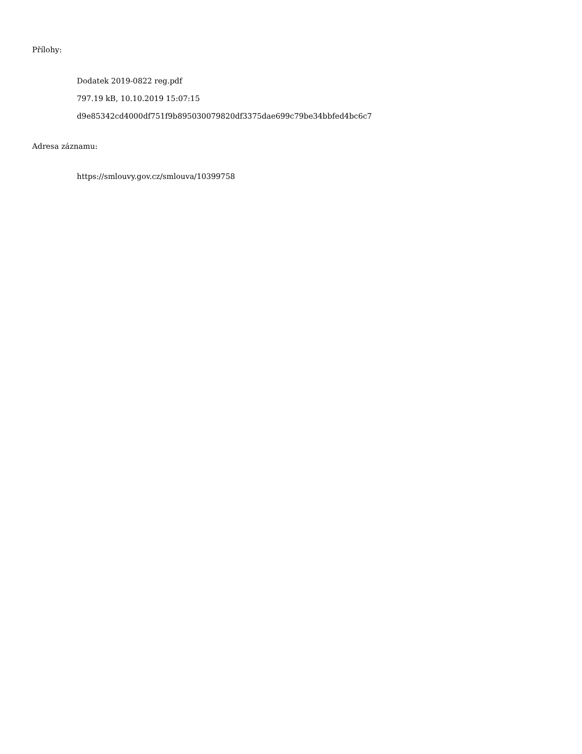Přílohy:
Dodatek 2019-0822 reg.pdf
797.19 kB, 10.10.2019 15:07:15
d9e85342cd4000df751f9b895030079820df3375dae699c79be34bbfed4bc6c7
Adresa záznamu:
https://smlouvy.gov.cz/smlouva/10399758